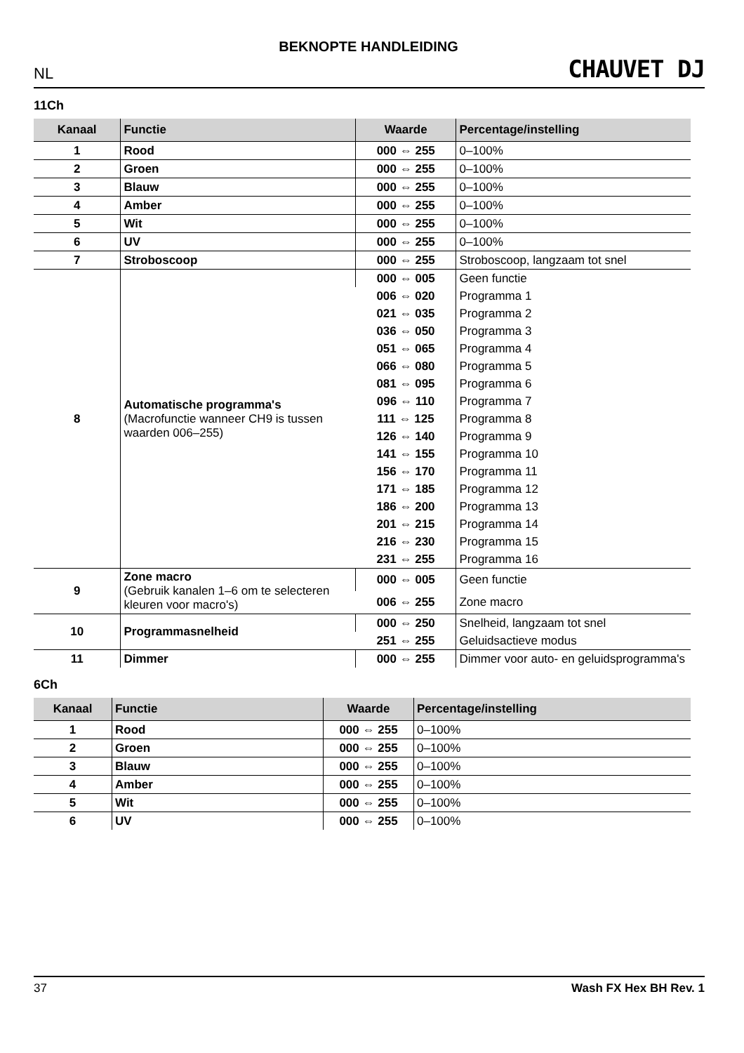BEKNOPTE HANDLEIDING
NL CHAUVET DJ
11Ch
| Kanaal | Functie | Waarde | Percentage/instelling |
| --- | --- | --- | --- |
| 1 | Rood | 000 ⇔ 255 | 0–100% |
| 2 | Groen | 000 ⇔ 255 | 0–100% |
| 3 | Blauw | 000 ⇔ 255 | 0–100% |
| 4 | Amber | 000 ⇔ 255 | 0–100% |
| 5 | Wit | 000 ⇔ 255 | 0–100% |
| 6 | UV | 000 ⇔ 255 | 0–100% |
| 7 | Stroboscoop | 000 ⇔ 255 | Stroboscoop, langzaam tot snel |
| 8 | Automatische programma's (Macrofunctie wanneer CH9 is tussen waarden 006–255) | 000 ⇔ 005 | Geen functie |
| | | 006 ⇔ 020 | Programma 1 |
| | | 021 ⇔ 035 | Programma 2 |
| | | 036 ⇔ 050 | Programma 3 |
| | | 051 ⇔ 065 | Programma 4 |
| | | 066 ⇔ 080 | Programma 5 |
| | | 081 ⇔ 095 | Programma 6 |
| | | 096 ⇔ 110 | Programma 7 |
| | | 111 ⇔ 125 | Programma 8 |
| | | 126 ⇔ 140 | Programma 9 |
| | | 141 ⇔ 155 | Programma 10 |
| | | 156 ⇔ 170 | Programma 11 |
| | | 171 ⇔ 185 | Programma 12 |
| | | 186 ⇔ 200 | Programma 13 |
| | | 201 ⇔ 215 | Programma 14 |
| | | 216 ⇔ 230 | Programma 15 |
| | | 231 ⇔ 255 | Programma 16 |
| 9 | Zone macro (Gebruik kanalen 1–6 om te selecteren kleuren voor macro's) | 000 ⇔ 005 | Geen functie |
| | | 006 ⇔ 255 | Zone macro |
| 10 | Programmasnelheid | 000 ⇔ 250 | Snelheid, langzaam tot snel |
| | | 251 ⇔ 255 | Geluidsactieve modus |
| 11 | Dimmer | 000 ⇔ 255 | Dimmer voor auto- en geluidsprogramma's |
6Ch
| Kanaal | Functie | Waarde | Percentage/instelling |
| --- | --- | --- | --- |
| 1 | Rood | 000 ⇔ 255 | 0–100% |
| 2 | Groen | 000 ⇔ 255 | 0–100% |
| 3 | Blauw | 000 ⇔ 255 | 0–100% |
| 4 | Amber | 000 ⇔ 255 | 0–100% |
| 5 | Wit | 000 ⇔ 255 | 0–100% |
| 6 | UV | 000 ⇔ 255 | 0–100% |
37 Wash FX Hex BH Rev. 1